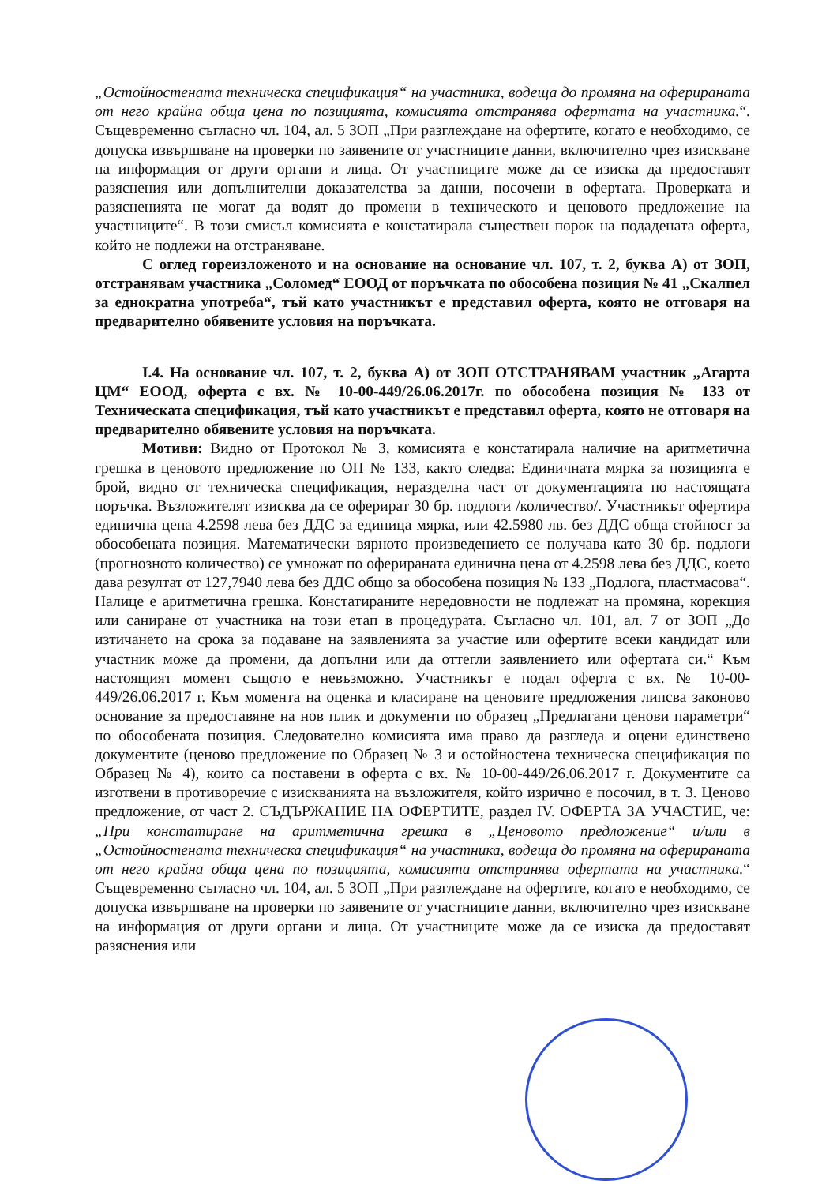„Остойностената техническа спецификация“ на участника, водеща до промяна на оферираната от него крайна обща цена по позицията, комисията отстранява офертата на участника.“. Същевременно съгласно чл. 104, ал. 5 ЗОП „При разглеждане на офертите, когато е необходимо, се допуска извършване на проверки по заявените от участниците данни, включително чрез изискване на информация от други органи и лица. От участниците може да се изиска да предоставят разяснения или допълнителни доказателства за данни, посочени в офертата. Проверката и разясненията не могат да водят до промени в техническото и ценовото предложение на участниците“. В този смисъл комисията е констатирала съществен порок на подадената оферта, който не подлежи на отстраняване.
С оглед гореизложеното и на основание на основание чл. 107, т. 2, буква А) от ЗОП, отстранявам участника „Соломед“ ЕООД от поръчката по обособена позиция № 41 „Скалпел за еднократна употреба“, тъй като участникът е представил оферта, която не отговаря на предварително обявените условия на поръчката.
I.4. На основание чл. 107, т. 2, буква А) от ЗОП ОТСТРАНЯВАМ участник „Агарта ЦМ“ ЕООД, оферта с вх. № 10-00-449/26.06.2017г. по обособена позиция № 133 от Техническата спецификация, тъй като участникът е представил оферта, която не отговаря на предварително обявените условия на поръчката.
Мотиви: Видно от Протокол № 3, комисията е констатирала наличие на аритметична грешка в ценовото предложение по ОП № 133, както следва: Единичната мярка за позицията е брой, видно от техническа спецификация, неразделна част от документацията по настоящата поръчка. Възложителят изисква да се оферират 30 бр. подлоги /количество/. Участникът офертира единична цена 4.2598 лева без ДДС за единица мярка, или 42.5980 лв. без ДДС обща стойност за обособената позиция. Математически вярното произведението се получава като 30 бр. подлоги (прогнозното количество) се умножат по оферираната единична цена от 4.2598 лева без ДДС, което дава резултат от 127,7940 лева без ДДС общо за обособена позиция № 133 „Подлога, пластмасова“. Налице е аритметична грешка. Констатираните нередовности не подлежат на промяна, корекция или саниране от участника на този етап в процедурата. Съгласно чл. 101, ал. 7 от ЗОП „До изтичането на срока за подаване на заявленията за участие или офертите всеки кандидат или участник може да промени, да допълни или да оттегли заявлението или офертата си.“ Към настоящият момент същото е невъзможно. Участникът е подал оферта с вх. № 10-00-449/26.06.2017 г. Към момента на оценка и класиране на ценовите предложения липсва законово основание за предоставяне на нов плик и документи по образец „Предлагани ценови параметри“ по обособената позиция. Следователно комисията има право да разгледа и оцени единствено документите (ценово предложение по Образец № 3 и остойностена техническа спецификация по Образец № 4), които са поставени в оферта с вх. № 10-00-449/26.06.2017 г. Документите са изготвени в противоречие с изискванията на възложителя, който изрично е посочил, в т. 3. Ценово предложение, от част 2. СЪДЪРЖАНИЕ НА ОФЕРТИТЕ, раздел IV. ОФЕРТА ЗА УЧАСТИЕ, че: „При констатиране на аритметична грешка в „Ценовото предложение“ и/или в „Остойностената техническа спецификация“ на участника, водеща до промяна на оферираната от него крайна обща цена по позицията, комисията отстранява офертата на участника.“ Същевременно съгласно чл. 104, ал. 5 ЗОП „При разглеждане на офертите, когато е необходимо, се допуска извършване на проверки по заявените от участниците данни, включително чрез изискване на информация от други органи и лица. От участниците може да се изиска да предоставят разяснения или